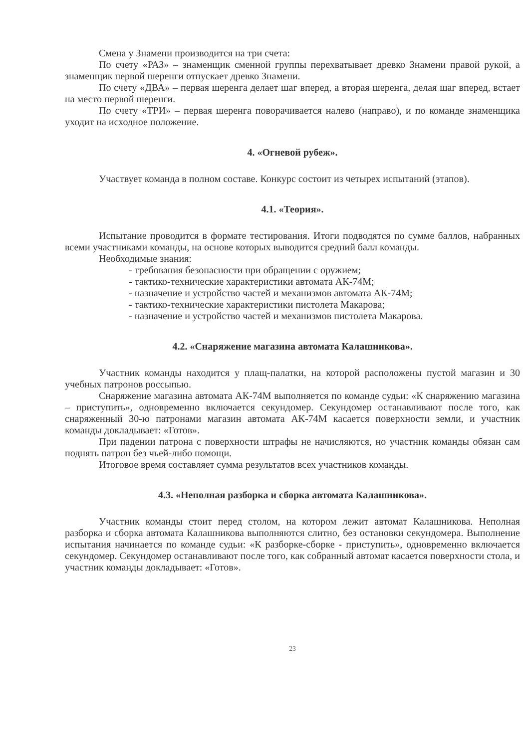Смена у Знамени производится на три счета:
По счету «РАЗ» – знаменщик сменной группы перехватывает древко Знамени правой рукой, а знаменщик первой шеренги отпускает древко Знамени.
По счету «ДВА» – первая шеренга делает шаг вперед, а вторая шеренга, делая шаг вперед, встает на место первой шеренги.
По счету «ТРИ» – первая шеренга поворачивается налево (направо), и по команде знаменщика уходит на исходное положение.
4. «Огневой рубеж».
Участвует команда в полном составе. Конкурс состоит из четырех испытаний (этапов).
4.1. «Теория».
Испытание проводится в формате тестирования. Итоги подводятся по сумме баллов, набранных всеми участниками команды, на основе которых выводится средний балл команды.
Необходимые знания:
- требования безопасности при обращении с оружием;
- тактико-технические характеристики автомата АК-74М;
- назначение и устройство частей и механизмов автомата АК-74М;
- тактико-технические характеристики пистолета Макарова;
- назначение и устройство частей и механизмов пистолета Макарова.
4.2. «Снаряжение магазина автомата Калашникова».
Участник команды находится у плащ-палатки, на которой расположены пустой магазин и 30 учебных патронов россыпью.
Снаряжение магазина автомата АК-74М выполняется по команде судьи: «К снаряжению магазина – приступить», одновременно включается секундомер. Секундомер останавливают после того, как снаряженный 30-ю патронами магазин автомата АК-74М касается поверхности земли, и участник команды докладывает: «Готов».
При падении патрона с поверхности штрафы не начисляются, но участник команды обязан сам поднять патрон без чьей-либо помощи.
Итоговое время составляет сумма результатов всех участников команды.
4.3. «Неполная разборка и сборка автомата Калашникова».
Участник команды стоит перед столом, на котором лежит автомат Калашникова. Неполная разборка и сборка автомата Калашникова выполняются слитно, без остановки секундомера. Выполнение испытания начинается по команде судьи: «К разборке-сборке - приступить», одновременно включается секундомер. Секундомер останавливают после того, как собранный автомат касается поверхности стола, и участник команды докладывает: «Готов».
23